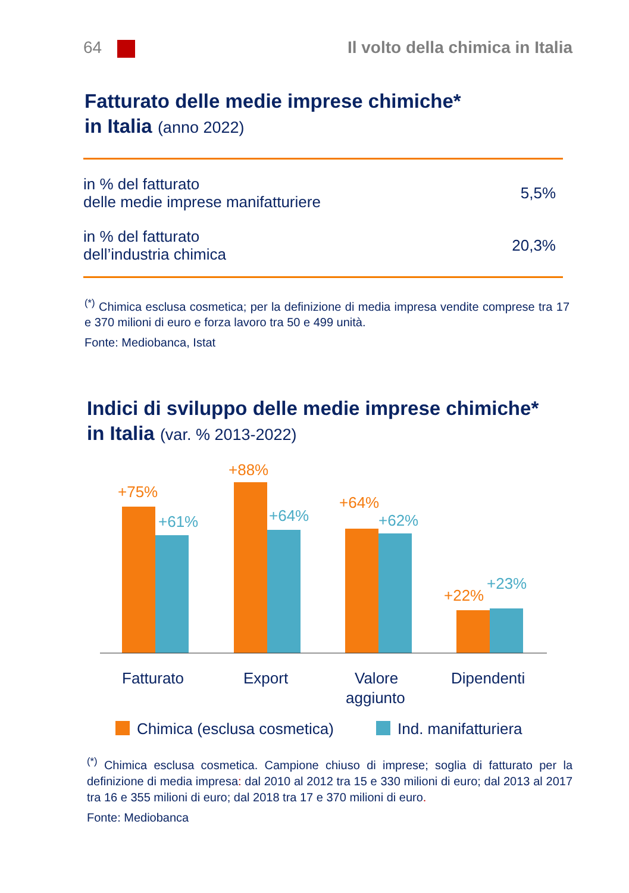64
Il volto della chimica in Italia
Fatturato delle medie imprese chimiche*
in Italia (anno 2022)
| in % del fatturato delle medie imprese manifatturiere | 5,5% |
| in % del fatturato dell’industria chimica | 20,3% |
<sup>(*)</sup> Chimica esclusa cosmetica; per la definizione di media impresa vendite comprese tra 17 e 370 milioni di euro e forza lavoro tra 50 e 499 unità.
Fonte: Mediobanca, Istat
Indici di sviluppo delle medie imprese chimiche*
in Italia (var. % 2013-2022)
+75%
+61%
+88%
+64%
+64%
+62%
+22%
+23%
Fatturato
Export
Valore
aggiunto
Dipendenti
Chimica (esclusa cosmetica)
Ind. manifatturiera
<sup>(*)</sup> Chimica esclusa cosmetica. Campione chiuso di imprese; soglia di fatturato per la definizione di media impresa: dal 2010 al 2012 tra 15 e 330 milioni di euro; dal 2013 al 2017 tra 16 e 355 milioni di euro; dal 2018 tra 17 e 370 milioni di euro.
Fonte: Mediobanca